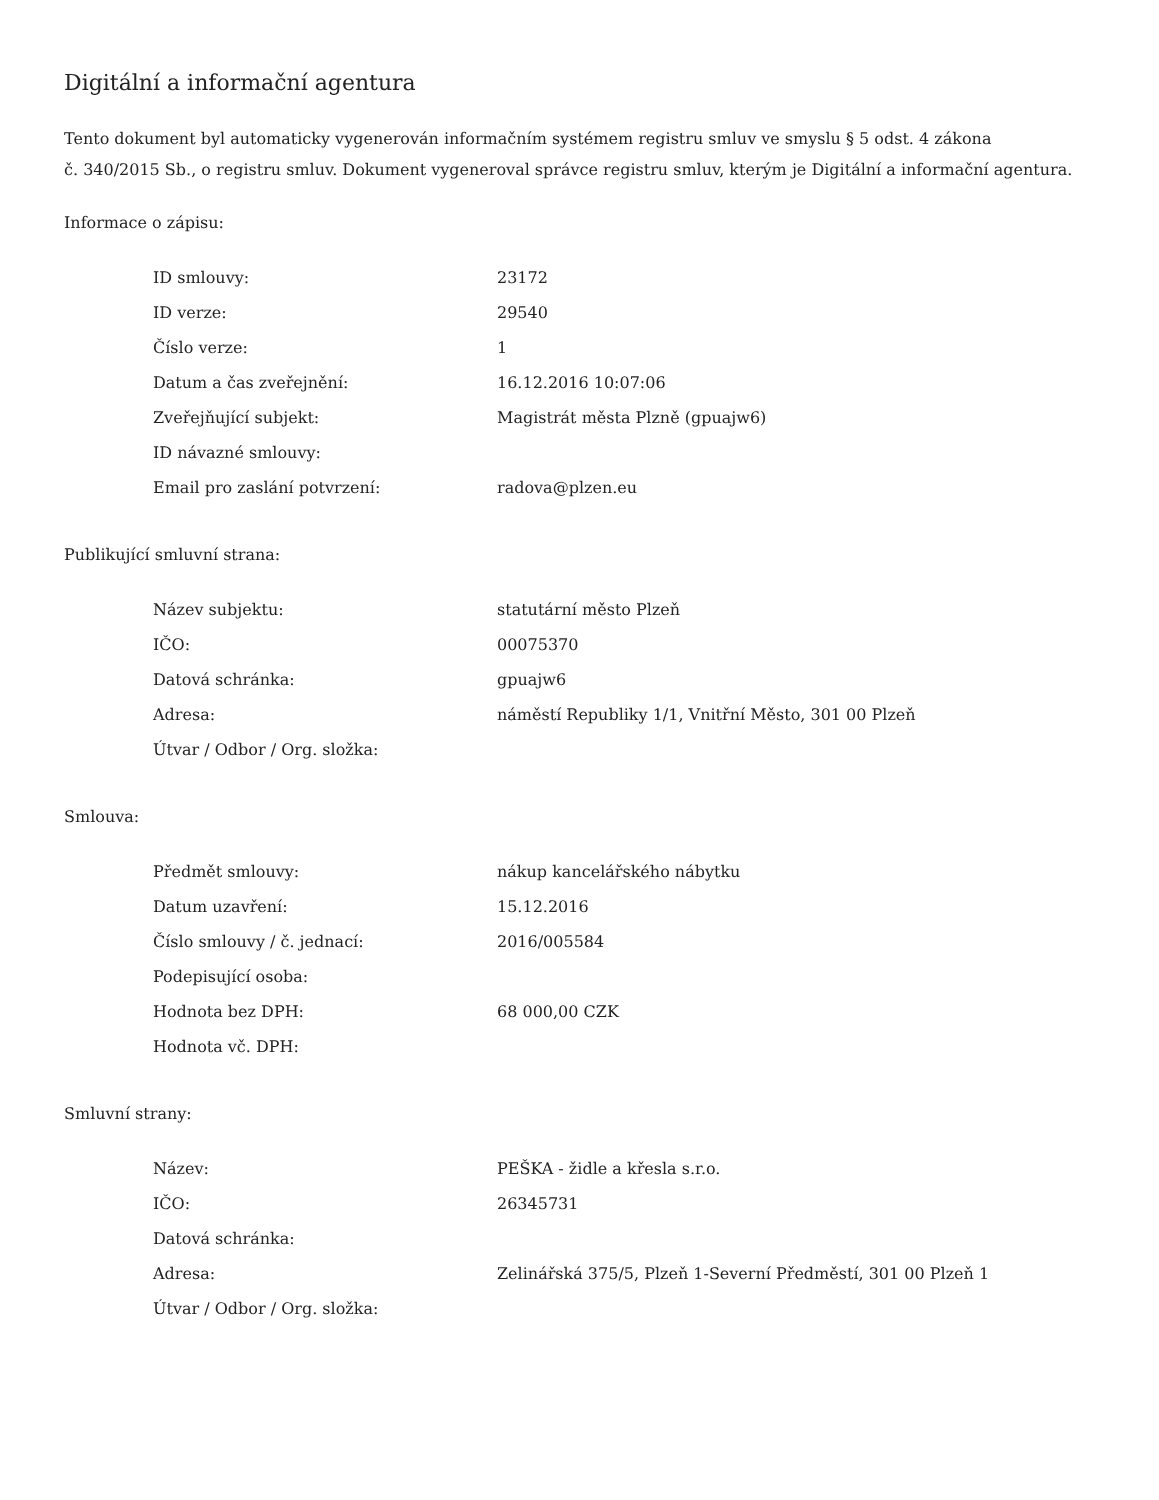Digitální a informační agentura
Tento dokument byl automaticky vygenerován informačním systémem registru smluv ve smyslu § 5 odst. 4 zákona
č. 340/2015 Sb., o registru smluv. Dokument vygeneroval správce registru smluv, kterým je Digitální a informační agentura.
Informace o zápisu:
| ID smlouvy: | 23172 |
| ID verze: | 29540 |
| Číslo verze: | 1 |
| Datum a čas zveřejnění: | 16.12.2016 10:07:06 |
| Zveřejňující subjekt: | Magistrát města Plzně (gpuajw6) |
| ID návazné smlouvy: | |
| Email pro zaslání potvrzení: | radova@plzen.eu |
Publikující smluvní strana:
| Název subjektu: | statutární město Plzeň |
| IČO: | 00075370 |
| Datová schránka: | gpuajw6 |
| Adresa: | náměstí Republiky 1/1, Vnitřní Město, 301 00 Plzeň |
| Útvar / Odbor / Org. složka: | |
Smlouva:
| Předmět smlouvy: | nákup kancelářského nábytku |
| Datum uzavření: | 15.12.2016 |
| Číslo smlouvy / č. jednací: | 2016/005584 |
| Podepisující osoba: | |
| Hodnota bez DPH: | 68 000,00 CZK |
| Hodnota vč. DPH: | |
Smluvní strany:
| Název: | PEŠKA - židle a křesla s.r.o. |
| IČO: | 26345731 |
| Datová schránka: | |
| Adresa: | Zelinářská 375/5, Plzeň 1-Severní Předměstí, 301 00 Plzeň 1 |
| Útvar / Odbor / Org. složka: | |